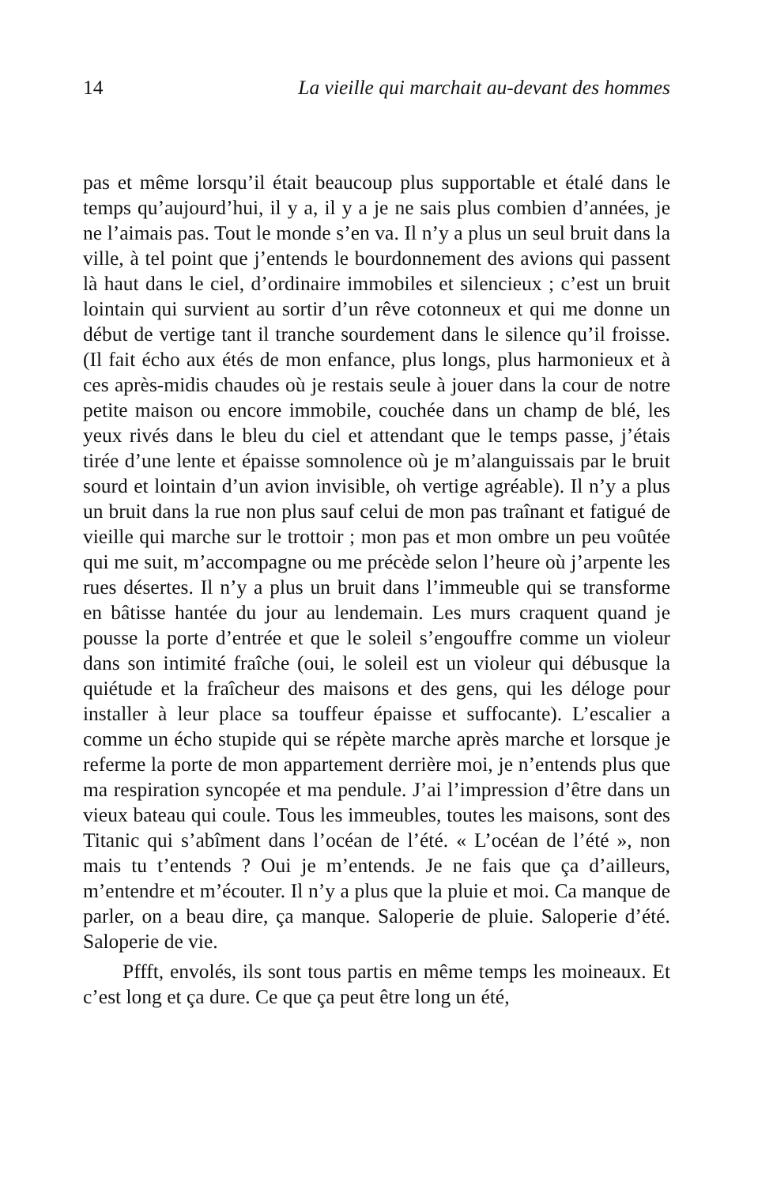14 La vieille qui marchait au-devant des hommes
pas et même lorsqu’il était beaucoup plus supportable et étalé dans le temps qu’aujourd’hui, il y a, il y a je ne sais plus combien d’années, je ne l’aimais pas. Tout le monde s’en va. Il n’y a plus un seul bruit dans la ville, à tel point que j’entends le bourdonnement des avions qui passent là haut dans le ciel, d’ordinaire immobiles et silencieux ; c’est un bruit lointain qui survient au sortir d’un rêve cotonneux et qui me donne un début de vertige tant il tranche sourdement dans le silence qu’il froisse. (Il fait écho aux étés de mon enfance, plus longs, plus harmonieux et à ces après-midis chaudes où je restais seule à jouer dans la cour de notre petite maison ou encore immobile, couchée dans un champ de blé, les yeux rivés dans le bleu du ciel et attendant que le temps passe, j’étais tirée d’une lente et épaisse somnolence où je m’alanguissais par le bruit sourd et lointain d’un avion invisible, oh vertige agréable). Il n’y a plus un bruit dans la rue non plus sauf celui de mon pas traînant et fatigué de vieille qui marche sur le trottoir ; mon pas et mon ombre un peu voûtée qui me suit, m’accompagne ou me précède selon l’heure où j’arpente les rues désertes. Il n’y a plus un bruit dans l’immeuble qui se transforme en bâtisse hantée du jour au lendemain. Les murs craquent quand je pousse la porte d’entrée et que le soleil s’engouffre comme un violeur dans son intimité fraîche (oui, le soleil est un violeur qui débusque la quiétude et la fraîcheur des maisons et des gens, qui les déloge pour installer à leur place sa touffeur épaisse et suffocante). L’escalier a comme un écho stupide qui se répète marche après marche et lorsque je referme la porte de mon appartement derrière moi, je n’entends plus que ma respiration syncopée et ma pendule. J’ai l’impression d’être dans un vieux bateau qui coule. Tous les immeubles, toutes les maisons, sont des Titanic qui s’abîment dans l’océan de l’été. « L’océan de l’été », non mais tu t’entends ? Oui je m’entends. Je ne fais que ça d’ailleurs, m’entendre et m’écouter. Il n’y a plus que la pluie et moi. Ca manque de parler, on a beau dire, ça manque. Saloperie de pluie. Saloperie d’été. Saloperie de vie.
Pffft, envolés, ils sont tous partis en même temps les moineaux. Et c’est long et ça dure. Ce que ça peut être long un été,